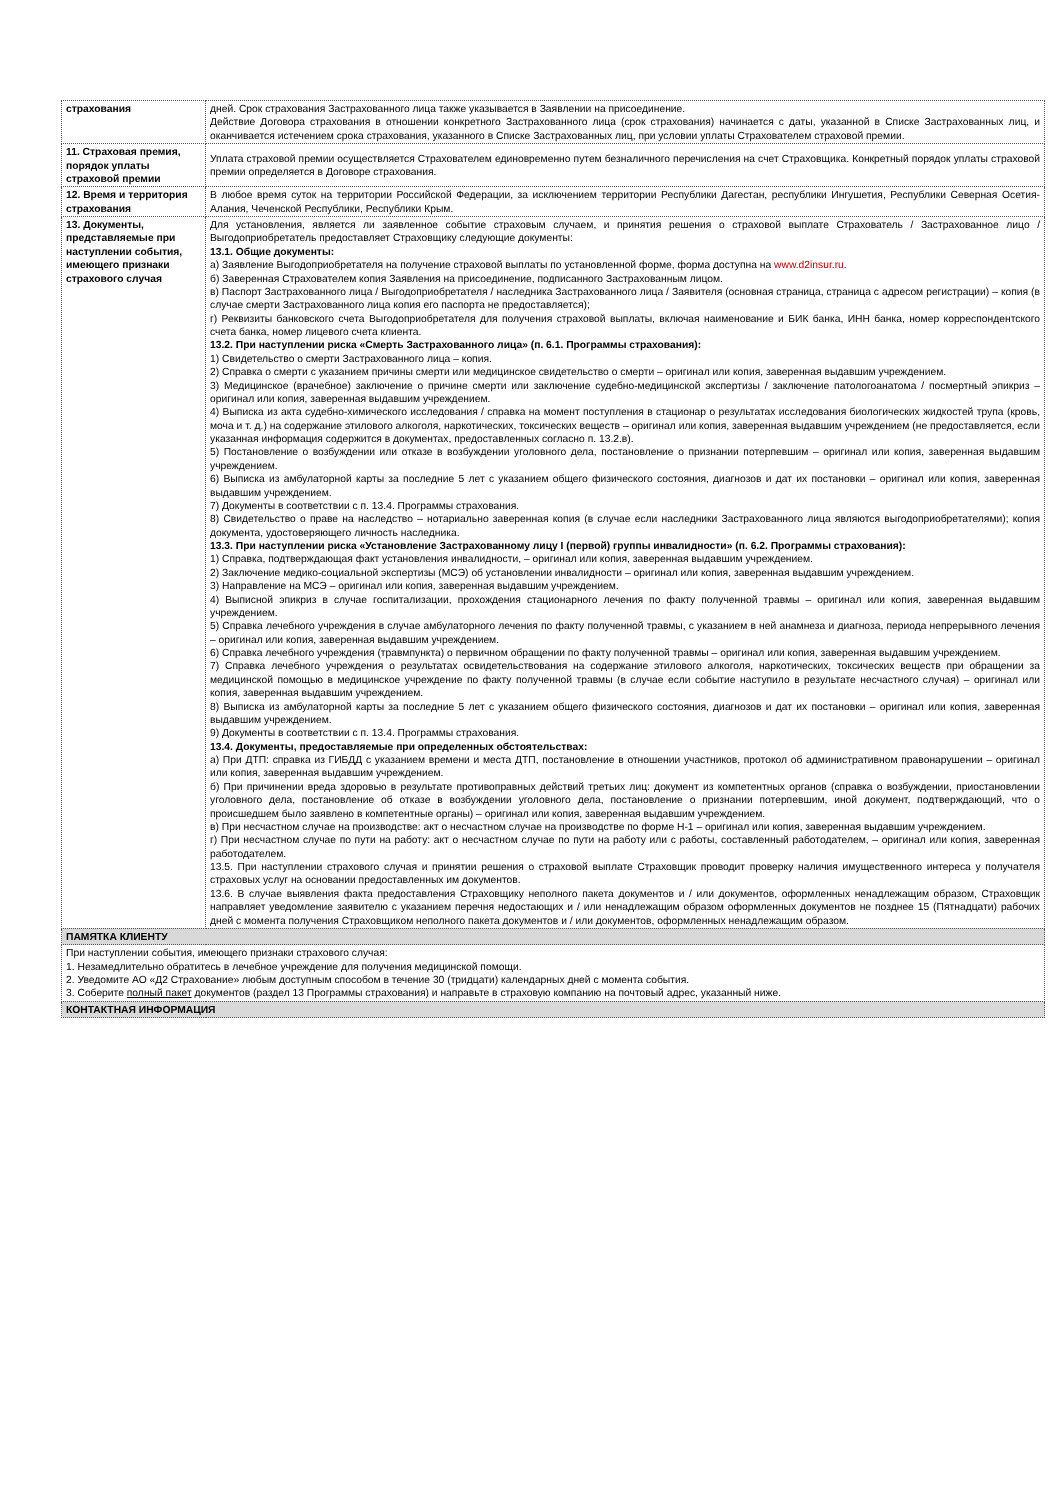| страхования | дней. Срок страхования Застрахованного лица также указывается в Заявлении на присоединение. Действие Договора страхования в отношении конкретного Застрахованного лица (срок страхования) начинается с даты, указанной в Списке Застрахованных лиц, и оканчивается истечением срока страхования, указанного в Списке Застрахованных лиц, при условии уплаты Страхователем страховой премии. |
| 11. Страховая премия, порядок уплаты страховой премии | Уплата страховой премии осуществляется Страхователем единовременно путем безналичного перечисления на счет Страховщика. Конкретный порядок уплаты страховой премии определяется в Договоре страхования. |
| 12. Время и территория страхования | В любое время суток на территории Российской Федерации, за исключением территории Республики Дагестан, республики Ингушетия, Республики Северная Осетия-Алания, Чеченской Республики, Республики Крым. |
| 13. Документы, представляемые при наступлении события, имеющего признаки страхового случая | Для установления, является ли заявленное событие страховым случаем, и принятия решения о страховой выплате Страхователь / Застрахованное лицо / Выгодоприобретатель предоставляет Страховщику следующие документы: 13.1. Общие документы: а) Заявление Выгодоприобретателя на получение страховой выплаты по установленной форме, форма доступна на www.d2insur.ru . б) Заверенная Страхователем копия Заявления на присоединение, подписанного Застрахованным лицом. в) Паспорт Застрахованного лица / Выгодоприобретателя / наследника Застрахованного лица / Заявителя (основная страница, страница с адресом регистрации) – копия (в случае смерти Застрахованного лица копия его паспорта не предоставляется); г) Реквизиты банковского счета Выгодоприобретателя для получения страховой выплаты, включая наименование и БИК банка, ИНН банка, номер корреспондентского счета банка, номер лицевого счета клиента. 13.2. При наступлении риска «Смерть Застрахованного лица» (п. 6.1. Программы страхования): 1) Свидетельство о смерти Застрахованного лица – копия. 2) Справка о смерти с указанием причины смерти или медицинское свидетельство о смерти – оригинал или копия, заверенная выдавшим учреждением. 3) Медицинское (врачебное) заключение о причине смерти или заключение судебно-медицинской экспертизы / заключение патологоанатома / посмертный эпикриз – оригинал или копия, заверенная выдавшим учреждением. 4) Выписка из акта судебно-химического исследования / справка на момент поступления в стационар о результатах исследования биологических жидкостей трупа (кровь, моча и т. д.) на содержание этилового алкоголя, наркотических, токсических веществ – оригинал или копия, заверенная выдавшим учреждением (не предоставляется, если указанная информация содержится в документах, предоставленных согласно п. 13.2.в). 5) Постановление о возбуждении или отказе в возбуждении уголовного дела, постановление о признании потерпевшим – оригинал или копия, заверенная выдавшим учреждением. 6) Выписка из амбулаторной карты за последние 5 лет с указанием общего физического состояния, диагнозов и дат их постановки – оригинал или копия, заверенная выдавшим учреждением. 7) Документы в соответствии с п. 13.4. Программы страхования. 8) Свидетельство о праве на наследство – нотариально заверенная копия (в случае если наследники Застрахованного лица являются выгодоприобретателями); копия документа, удостоверяющего личность наследника. 13.3. При наступлении риска «Установление Застрахованному лицу I (первой) группы инвалидности» (п. 6.2. Программы страхования): 1) Справка, подтверждающая факт установления инвалидности, – оригинал или копия, заверенная выдавшим учреждением. 2) Заключение медико-социальной экспертизы (МСЭ) об установлении инвалидности – оригинал или копия, заверенная выдавшим учреждением. 3) Направление на МСЭ – оригинал или копия, заверенная выдавшим учреждением. 4) Выписной эпикриз в случае госпитализации, прохождения стационарного лечения по факту полученной травмы – оригинал или копия, заверенная выдавшим учреждением. 5) Справка лечебного учреждения в случае амбулаторного лечения по факту полученной травмы, с указанием в ней анамнеза и диагноза, периода непрерывного лечения – оригинал или копия, заверенная выдавшим учреждением. 6) Справка лечебного учреждения (травмпункта) о первичном обращении по факту полученной травмы – оригинал или копия, заверенная выдавшим учреждением. 7) Справка лечебного учреждения о результатах освидетельствования на содержание этилового алкоголя, наркотических, токсических веществ при обращении за медицинской помощью в медицинское учреждение по факту полученной травмы (в случае если событие наступило в результате несчастного случая) – оригинал или копия, заверенная выдавшим учреждением. 8) Выписка из амбулаторной карты за последние 5 лет с указанием общего физического состояния, диагнозов и дат их постановки – оригинал или копия, заверенная выдавшим учреждением. 9) Документы в соответствии с п. 13.4. Программы страхования. 13.4. Документы, предоставляемые при определенных обстоятельствах: а) При ДТП: справка из ГИБДД с указанием времени и места ДТП, постановление в отношении участников, протокол об административном правонарушении – оригинал или копия, заверенная выдавшим учреждением. б) При причинении вреда здоровью в результате противоправных действий третьих лиц: документ из компетентных органов (справка о возбуждении, приостановлении уголовного дела, постановление об отказе в возбуждении уголовного дела, постановление о признании потерпевшим, иной документ, подтверждающий, что о происшедшем было заявлено в компетентные органы) – оригинал или копия, заверенная выдавшим учреждением. в) При несчастном случае на производстве: акт о несчастном случае на производстве по форме Н-1 – оригинал или копия, заверенная выдавшим учреждением. г) При несчастном случае по пути на работу: акт о несчастном случае по пути на работу или с работы, составленный работодателем, – оригинал или копия, заверенная работодателем. 13.5. При наступлении страхового случая и принятии решения о страховой выплате Страховщик проводит проверку наличия имущественного интереса у получателя страховых услуг на основании предоставленных им документов. 13.6. В случае выявления факта предоставления Страховщику неполного пакета документов и / или документов, оформленных ненадлежащим образом, Страховщик направляет уведомление заявителю с указанием перечня недостающих и / или ненадлежащим образом оформленных документов не позднее 15 (Пятнадцати) рабочих дней с момента получения Страховщиком неполного пакета документов и / или документов, оформленных ненадлежащим образом. |
| ПАМЯТКА КЛИЕНТУ | |
| При наступлении события, имеющего признаки страхового случая: 1. Незамедлительно обратитесь в лечебное учреждение для получения медицинской помощи. 2. Уведомите АО «Д2 Страхование» любым доступным способом в течение 30 (тридцати) календарных дней с момента события. 3. Соберите полный пакет документов (раздел 13 Программы страхования) и направьте в страховую компанию на почтовый адрес, указанный ниже. | |
| КОНТАКТНАЯ ИНФОРМАЦИЯ | |